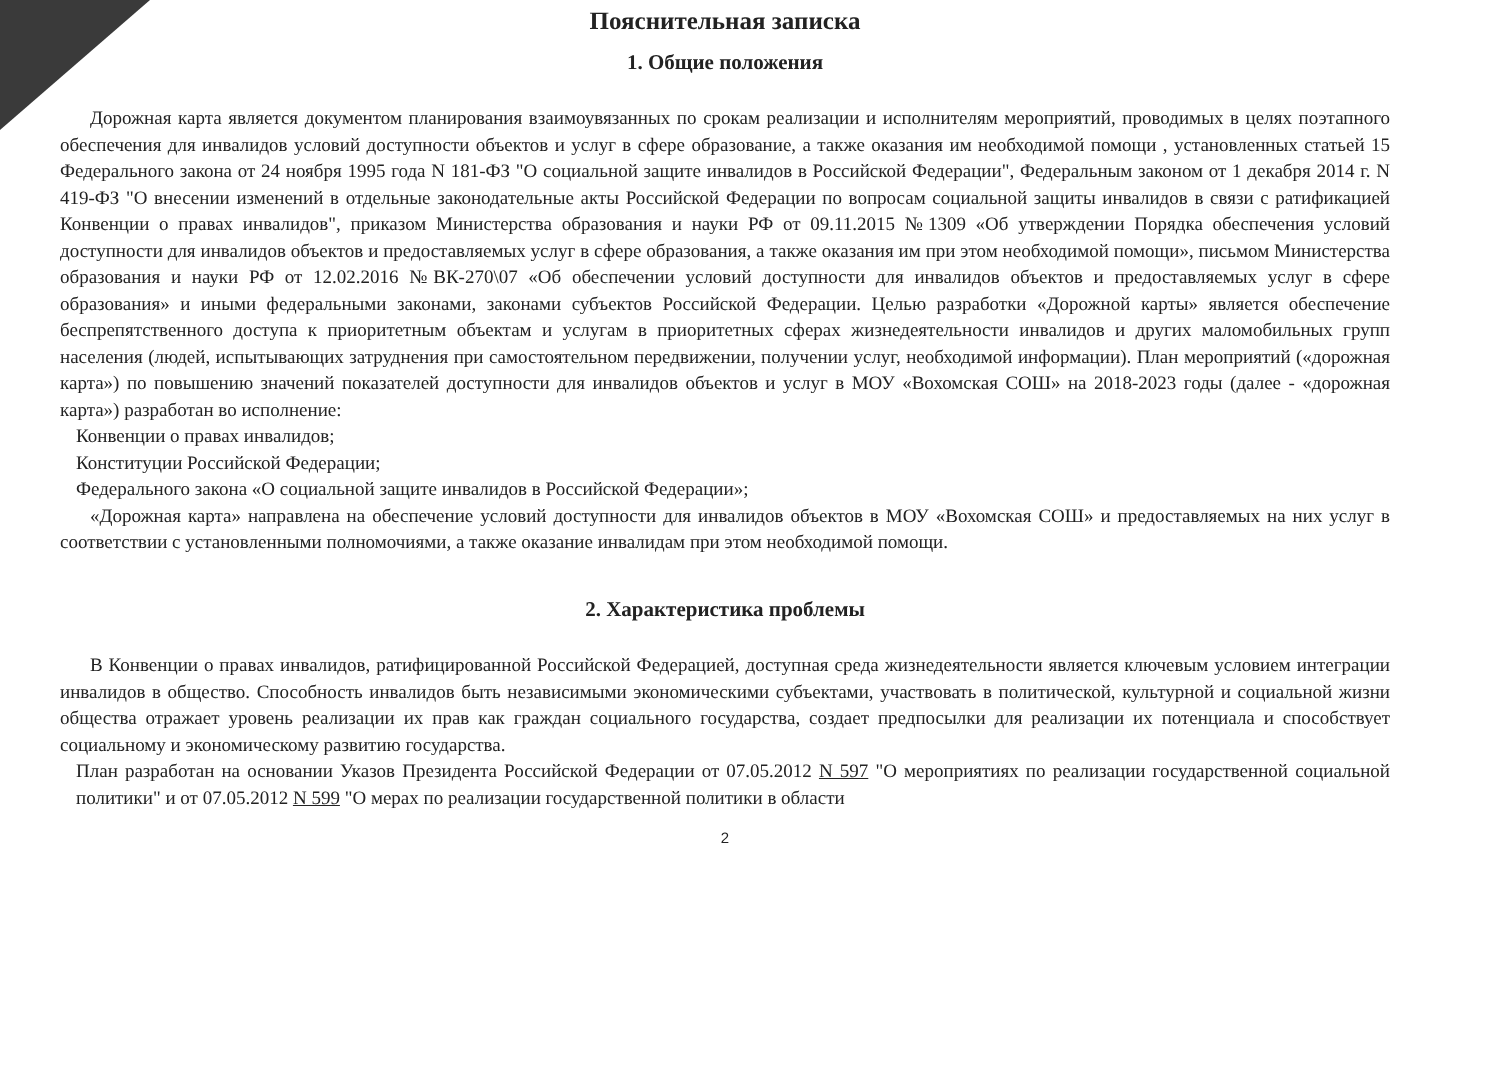Пояснительная записка
1. Общие положения
Дорожная карта является документом планирования взаимоувязанных по срокам реализации и исполнителям мероприятий, проводимых в целях поэтапного обеспечения для инвалидов условий доступности объектов и услуг в сфере образование, а также оказания им необходимой помощи , установленных статьей 15 Федерального закона от 24 ноября 1995 года N 181-ФЗ "О социальной защите инвалидов в Российской Федерации", Федеральным законом от 1 декабря 2014 г. N 419-ФЗ "О внесении изменений в отдельные законодательные акты Российской Федерации по вопросам социальной защиты инвалидов в связи с ратификацией Конвенции о правах инвалидов", приказом Министерства образования и науки РФ от 09.11.2015 №1309 «Об утверждении Порядка обеспечения условий доступности для инвалидов объектов и предоставляемых услуг в сфере образования, а также оказания им при этом необходимой помощи», письмом Министерства образования и науки РФ от 12.02.2016 №ВК-270\07 «Об обеспечении условий доступности для инвалидов объектов и предоставляемых услуг в сфере образования» и иными федеральными законами, законами субъектов Российской Федерации. Целью разработки «Дорожной карты» является обеспечение беспрепятственного доступа к приоритетным объектам и услугам в приоритетных сферах жизнедеятельности инвалидов и других маломобильных групп населения (людей, испытывающих затруднения при самостоятельном передвижении, получении услуг, необходимой информации). План мероприятий («дорожная карта») по повышению значений показателей доступности для инвалидов объектов и услуг в МОУ «Вохомская СОШ» на 2018-2023 годы (далее - «дорожная карта») разработан во исполнение:
Конвенции о правах инвалидов;
Конституции Российской Федерации;
Федерального закона «О социальной защите инвалидов в Российской Федерации»;
«Дорожная карта» направлена на обеспечение условий доступности для инвалидов объектов в МОУ «Вохомская СОШ» и предоставляемых на них услуг в соответствии с установленными полномочиями, а также оказание инвалидам при этом необходимой помощи.
2. Характеристика проблемы
В Конвенции о правах инвалидов, ратифицированной Российской Федерацией, доступная среда жизнедеятельности является ключевым условием интеграции инвалидов в общество. Способность инвалидов быть независимыми экономическими субъектами, участвовать в политической, культурной и социальной жизни общества отражает уровень реализации их прав как граждан социального государства, создает предпосылки для реализации их потенциала и способствует социальному и экономическому развитию государства.
План разработан на основании Указов Президента Российской Федерации от 07.05.2012 N 597 "О мероприятиях по реализации государственной социальной политики" и от 07.05.2012 N 599 "О мерах по реализации государственной политики в области
2